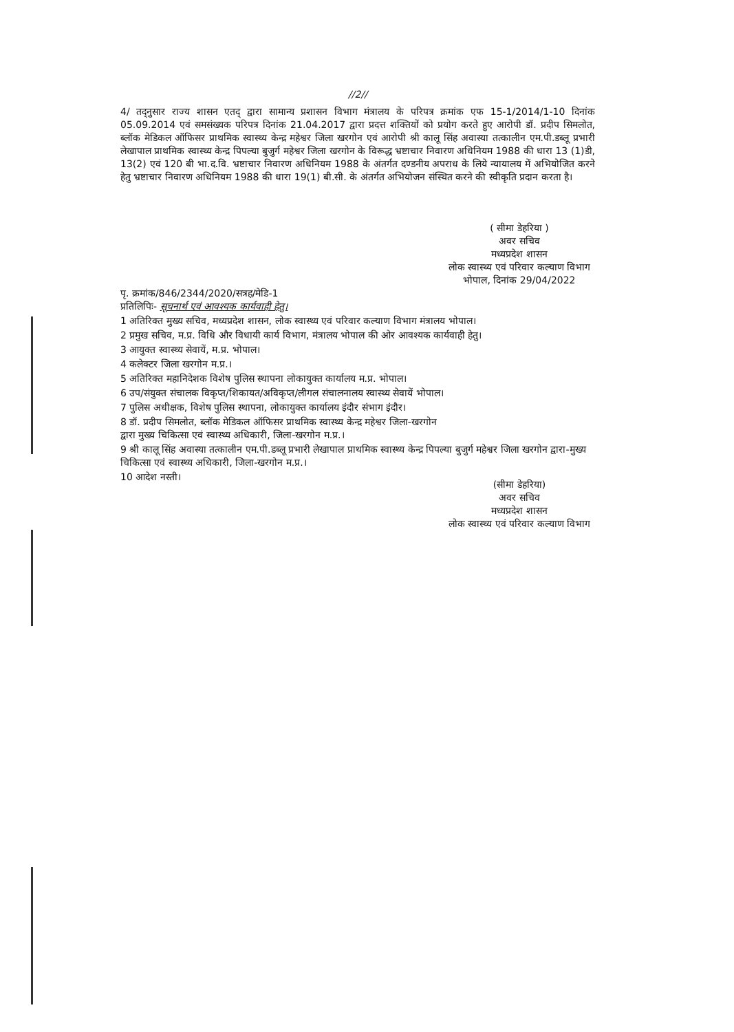//2//
4/ तद्नुसार राज्य शासन एतद् द्वारा सामान्य प्रशासन विभाग मंत्रालय के परिपत्र क्रमांक एफ 15-1/2014/1-10 दिनांक 05.09.2014 एवं समसंख्यक परिपत्र दिनांक 21.04.2017 द्वारा प्रदत्त शक्तियों को प्रयोग करते हुए आरोपी डॉ. प्रदीप सिमलोत, ब्लॉक मेडिकल ऑफिसर प्राथमिक स्वास्थ्य केन्द्र महेश्वर जिला खरगोन एवं आरोपी श्री कालू सिंह अवास्या तत्कालीन एम.पी.डब्लू प्रभारी लेखापाल प्राथमिक स्वास्थ्य केन्द्र पिपल्या बुजुर्ग महेश्वर जिला खरगोन के विरूद्ध भ्रष्टाचार निवारण अधिनियम 1988 की धारा 13 (1)डी, 13(2) एवं 120 बी भा.द.वि. भ्रष्टाचार निवारण अधिनियम 1988 के अंतर्गत दण्डनीय अपराध के लिये न्यायालय में अभियोजित करने हेतु भ्रष्टाचार निवारण अधिनियम 1988 की धारा 19(1) बी.सी. के अंतर्गत अभियोजन संस्थित करने की स्वीकृति प्रदान करता है।
( सीमा डेहरिया )
अवर सचिव
मध्यप्रदेश शासन
लोक स्वास्थ्य एवं परिवार कल्याण विभाग
भोपाल, दिनांक 29/04/2022
पृ. क्रमांक/846/2344/2020/सत्रह/मेडि-1
प्रतिलिपिः- सूचनार्थ एवं आवश्यक कार्यवाही हेतु।
1 अतिरिक्त मुख्य सचिव, मध्यप्रदेश शासन, लोक स्वास्थ्य एवं परिवार कल्याण विभाग मंत्रालय भोपाल।
2 प्रमुख सचिव, म.प्र. विधि और विधायी कार्य विभाग, मंत्रालय भोपाल की ओर आवश्यक कार्यवाही हेतु।
3 आयुक्त स्वास्थ्य सेवायें, म.प्र. भोपाल।
4 कलेक्टर जिला खरगोन म.प्र.।
5 अतिरिक्त महानिदेशक विशेष पुलिस स्थापना लोकायुक्त कार्यालय म.प्र. भोपाल।
6 उप/संयुक्त संचालक विकृप्त/शिकायत/अविकृप्त/लीगल संचालनालय स्वास्थ्य सेवायें भोपाल।
7 पुलिस अधीक्षक, विशेष पुलिस स्थापना, लोकायुक्त कार्यालय इंदौर संभाग इंदौर।
8 डॉ. प्रदीप सिमलोत, ब्लॉक मेडिकल ऑफिसर प्राथमिक स्वास्थ्य केन्द्र महेश्वर जिला-खरगोन
द्वारा मुख्य चिकित्सा एवं स्वास्थ्य अधिकारी, जिला-खरगोन म.प्र.।
9 श्री कालू सिंह अवास्या तत्कालीन एम.पी.डब्लू प्रभारी लेखापाल प्राथमिक स्वास्थ्य केन्द्र पिपल्या बुजुर्ग महेश्वर जिला खरगोन द्वारा-मुख्य चिकित्सा एवं स्वास्थ्य अधिकारी, जिला-खरगोन म.प्र.।
10 आदेश नस्ती।
(सीमा डेहरिया)
अवर सचिव
मध्यप्रदेश शासन
लोक स्वास्थ्य एवं परिवार कल्याण विभाग